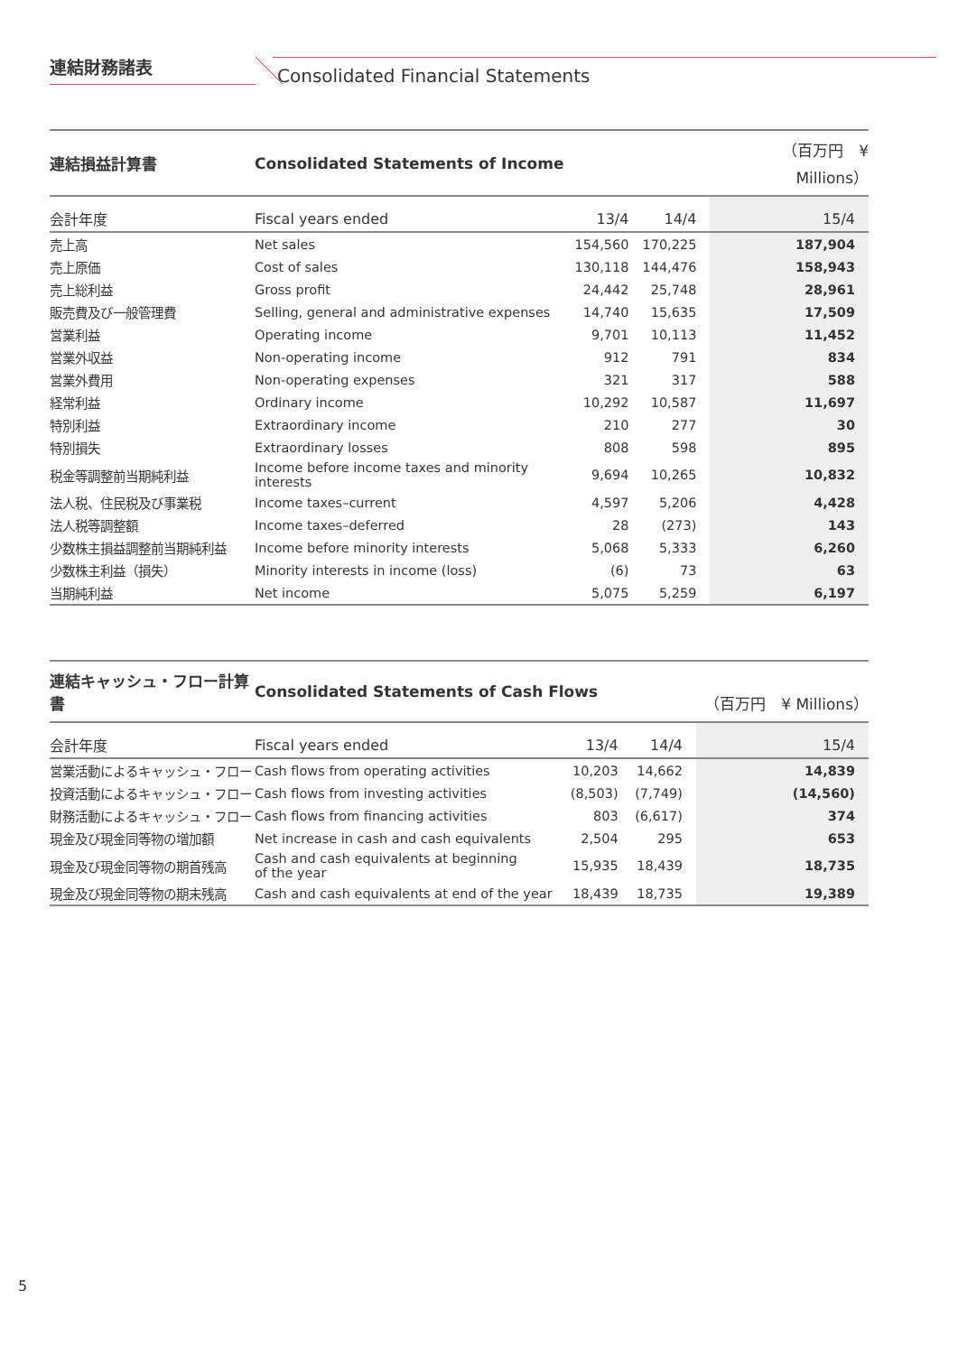連結財務諸表
Consolidated Financial Statements
| 連結損益計算書 | Consolidated Statements of Income | | | （百万円 ¥ Millions） |
| --- | --- | --- | --- | --- |
| 会計年度 | Fiscal years ended | 13/4 | 14/4 | 15/4 |
| 売上高 | Net sales | 154,560 | 170,225 | 187,904 |
| 売上原価 | Cost of sales | 130,118 | 144,476 | 158,943 |
| 売上総利益 | Gross profit | 24,442 | 25,748 | 28,961 |
| 販売費及び一般管理費 | Selling, general and administrative expenses | 14,740 | 15,635 | 17,509 |
| 営業利益 | Operating income | 9,701 | 10,113 | 11,452 |
| 営業外収益 | Non-operating income | 912 | 791 | 834 |
| 営業外費用 | Non-operating expenses | 321 | 317 | 588 |
| 経常利益 | Ordinary income | 10,292 | 10,587 | 11,697 |
| 特別利益 | Extraordinary income | 210 | 277 | 30 |
| 特別損失 | Extraordinary losses | 808 | 598 | 895 |
| 税金等調整前当期純利益 | Income before income taxes and minority interests | 9,694 | 10,265 | 10,832 |
| 法人税、住民税及び事業税 | Income taxes–current | 4,597 | 5,206 | 4,428 |
| 法人税等調整額 | Income taxes–deferred | 28 | (273) | 143 |
| 少数株主損益調整前当期純利益 | Income before minority interests | 5,068 | 5,333 | 6,260 |
| 少数株主利益（損失） | Minority interests in income (loss) | (6) | 73 | 63 |
| 当期純利益 | Net income | 5,075 | 5,259 | 6,197 |
| 連結キャッシュ・フロー計算書 | Consolidated Statements of Cash Flows | | | （百万円 ¥ Millions） |
| --- | --- | --- | --- | --- |
| 会計年度 | Fiscal years ended | 13/4 | 14/4 | 15/4 |
| 営業活動によるキャッシュ・フロー | Cash flows from operating activities | 10,203 | 14,662 | 14,839 |
| 投資活動によるキャッシュ・フロー | Cash flows from investing activities | (8,503) | (7,749) | (14,560) |
| 財務活動によるキャッシュ・フロー | Cash flows from financing activities | 803 | (6,617) | 374 |
| 現金及び現金同等物の増加額 | Net increase in cash and cash equivalents | 2,504 | 295 | 653 |
| 現金及び現金同等物の期首残高 | Cash and cash equivalents at beginning of the year | 15,935 | 18,439 | 18,735 |
| 現金及び現金同等物の期末残高 | Cash and cash equivalents at end of the year | 18,439 | 18,735 | 19,389 |
5